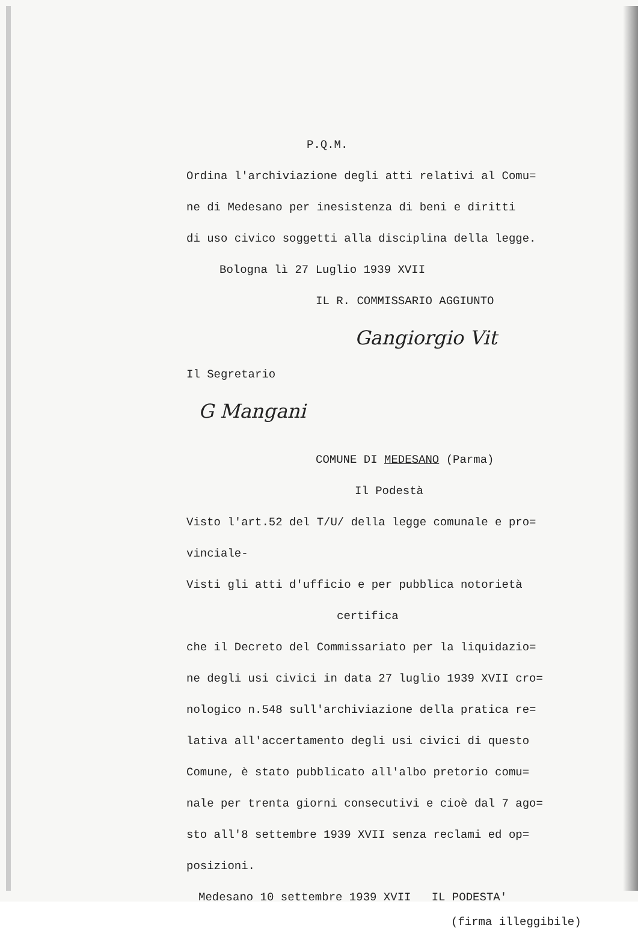P.Q.M.
Ordina l'archiviazione degli atti relativi al Comu=
ne di Medesano per inesistenza di beni e diritti
di uso civico soggetti alla disciplina della legge.
Bologna lì 27 Luglio 1939 XVII
IL R. COMMISSARIO AGGIUNTO
Gangiorgio Vit
Il Segretario
G Mangani
COMUNE DI MEDESANO (Parma)
Il Podestà
Visto l'art.52 del T/U/ della legge comunale e pro=
vinciale-
Visti gli atti d'ufficio e per pubblica notorietà
certifica
che il Decreto del Commissariato per la liquidazio=
ne degli usi civici in data 27 luglio 1939 XVII cro=
nologico n.548 sull'archiviazione della pratica re=
lativa all'accertamento degli usi civici di questo
Comune, è stato pubblicato all'albo pretorio comu=
nale per trenta giorni consecutivi e cioè dal 7 ago=
sto all'8 settembre 1939 XVII senza reclami ed op=
posizioni.
Medesano 10 settembre 1939 XVII IL PODESTA'
(firma illeggibile)